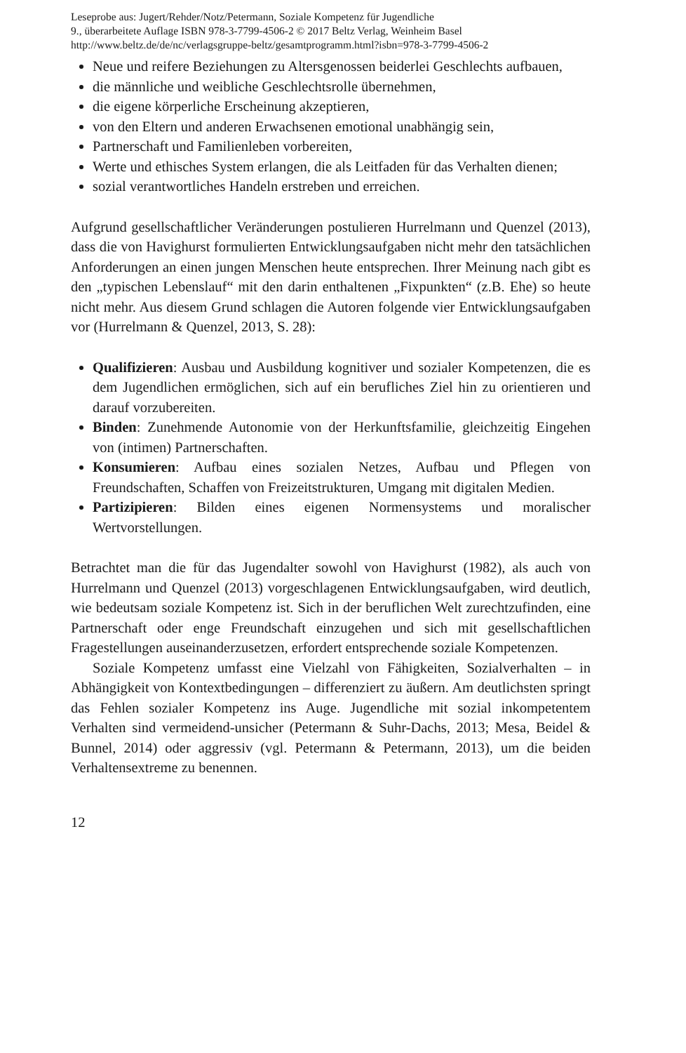Leseprobe aus: Jugert/Rehder/Notz/Petermann, Soziale Kompetenz für Jugendliche
9., überarbeitete Auflage ISBN 978-3-7799-4506-2 © 2017 Beltz Verlag, Weinheim Basel
http://www.beltz.de/de/nc/verlagsgruppe-beltz/gesamtprogramm.html?isbn=978-3-7799-4506-2
Neue und reifere Beziehungen zu Altersgenossen beiderlei Geschlechts aufbauen,
die männliche und weibliche Geschlechtsrolle übernehmen,
die eigene körperliche Erscheinung akzeptieren,
von den Eltern und anderen Erwachsenen emotional unabhängig sein,
Partnerschaft und Familienleben vorbereiten,
Werte und ethisches System erlangen, die als Leitfaden für das Verhalten dienen;
sozial verantwortliches Handeln erstreben und erreichen.
Aufgrund gesellschaftlicher Veränderungen postulieren Hurrelmann und Quenzel (2013), dass die von Havighurst formulierten Entwicklungsaufgaben nicht mehr den tatsächlichen Anforderungen an einen jungen Menschen heute entsprechen. Ihrer Meinung nach gibt es den „typischen Lebenslauf“ mit den darin enthaltenen „Fixpunkten“ (z.B. Ehe) so heute nicht mehr. Aus diesem Grund schlagen die Autoren folgende vier Entwicklungsaufgaben vor (Hurrelmann & Quenzel, 2013, S. 28):
Qualifizieren: Ausbau und Ausbildung kognitiver und sozialer Kompetenzen, die es dem Jugendlichen ermöglichen, sich auf ein berufliches Ziel hin zu orientieren und darauf vorzubereiten.
Binden: Zunehmende Autonomie von der Herkunftsfamilie, gleichzeitig Eingehen von (intimen) Partnerschaften.
Konsumieren: Aufbau eines sozialen Netzes, Aufbau und Pflegen von Freundschaften, Schaffen von Freizeitstrukturen, Umgang mit digitalen Medien.
Partizipieren: Bilden eines eigenen Normensystems und moralischer Wertvorstellungen.
Betrachtet man die für das Jugendalter sowohl von Havighurst (1982), als auch von Hurrelmann und Quenzel (2013) vorgeschlagenen Entwicklungsaufgaben, wird deutlich, wie bedeutsam soziale Kompetenz ist. Sich in der beruflichen Welt zurechtzufinden, eine Partnerschaft oder enge Freundschaft einzugehen und sich mit gesellschaftlichen Fragestellungen auseinanderzusetzen, erfordert entsprechende soziale Kompetenzen.
Soziale Kompetenz umfasst eine Vielzahl von Fähigkeiten, Sozialverhalten – in Abhängigkeit von Kontextbedingungen – differenziert zu äußern. Am deutlichsten springt das Fehlen sozialer Kompetenz ins Auge. Jugendliche mit sozial inkompetentem Verhalten sind vermeidend-unsicher (Petermann & Suhr-Dachs, 2013; Mesa, Beidel & Bunnel, 2014) oder aggressiv (vgl. Petermann & Petermann, 2013), um die beiden Verhaltensextreme zu benennen.
12